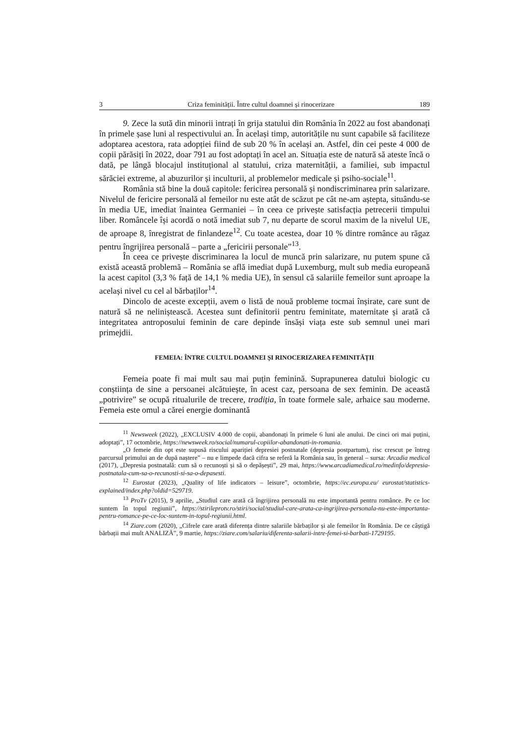3 Criza feminității. Între cultul doamnei și rinocerizare 189
9. Zece la sută din minorii intrați în grija statului din România în 2022 au fost abandonați în primele șase luni al respectivului an. În același timp, autoritățile nu sunt capabile să faciliteze adoptarea acestora, rata adopției fiind de sub 20 % în același an. Astfel, din cei peste 4 000 de copii părăsiți în 2022, doar 791 au fost adoptați în acel an. Situația este de natură să ateste încă o dată, pe lângă blocajul instituțional al statului, criza maternității, a familiei, sub impactul sărăciei extreme, al abuzurilor și inculturii, al problemelor medicale și psiho-sociale<sup>11</sup>.
România stă bine la două capitole: fericirea personală și nondiscriminarea prin salarizare. Nivelul de fericire personală al femeilor nu este atât de scăzut pe cât ne-am aștepta, situându-se în media UE, imediat înaintea Germaniei – în ceea ce privește satisfacția petrecerii timpului liber. Româncele își acordă o notă imediat sub 7, nu departe de scorul maxim de la nivelul UE, de aproape 8, înregistrat de finlandeze<sup>12</sup>. Cu toate acestea, doar 10 % dintre românce au răgaz pentru îngrijirea personală – parte a „fericirii personale”<sup>13</sup>.
În ceea ce privește discriminarea la locul de muncă prin salarizare, nu putem spune că există această problemă – România se află imediat după Luxemburg, mult sub media europeană la acest capitol (3,3 % față de 14,1 % media UE), în sensul că salariile femeilor sunt aproape la același nivel cu cel al bărbaților<sup>14</sup>.
Dincolo de aceste excepții, avem o listă de nouă probleme tocmai înșirate, care sunt de natură să ne neliniștească. Acestea sunt definitorii pentru feminitate, maternitate și arată că integritatea antroposului feminin de care depinde însăși viața este sub semnul unei mari primejdii.
FEMEIA: ÎNTRE CULTUL DOAMNEI ȘI RINOCERIZAREA FEMINITĂȚII
Femeia poate fi mai mult sau mai puțin feminină. Suprapunerea datului biologic cu conștiința de sine a persoanei alcătuiește, în acest caz, persoana de sex feminin. De această „potrivire” se ocupă ritualurile de trecere, tradiția, în toate formele sale, arhaice sau moderne. Femeia este omul a cărei energie dominantă
<sup>11</sup> Newsweek (2022), „EXCLUSIV 4.000 de copii, abandonați în primele 6 luni ale anului. De cinci ori mai puțini, adoptați”, 17 octombrie, https://newsweek.ro/social/numarul-copiilor-abandonati-in-romania.
„O femeie din opt este supusă riscului apariției depresiei postnatale (depresia postpartum), risc crescut pe întreg parcursul primului an de după naștere” – nu e limpede dacă cifra se referă la România sau, în general – sursa: Arcadia medical (2017), „Depresia postnatală: cum să o recunoști și să o depășești”, 29 mai, https://www.arcadiamedical.ro/medinfo/depresia-postnatala-cum-sa-o-recunosti-si-sa-o-depasesti.
<sup>12</sup> Eurostat (2023), „Quality of life indicators – leisure”, octombrie, https://ec.europa.eu/ eurostat/statistics-explained/index.php?oldid=529719.
<sup>13</sup> ProTv (2015), 9 aprilie, „Studiul care arată că îngrijirea personală nu este importantă pentru românce. Pe ce loc suntem în topul regiunii”, https://stirileprotv.ro/stiri/social/studiul-care-arata-ca-ingrijirea-personala-nu-este-importanta-pentru-romance-pe-ce-loc-suntem-in-topul-regiunii.html.
<sup>14</sup> Ziare.com (2020), „Cifrele care arată diferența dintre salariile bărbaților și ale femeilor în România. De ce câștigă bărbații mai mult ANALIZĂ”, 9 martie, https://ziare.com/salariu/diferenta-salarii-intre-femei-si-barbati-1729195.